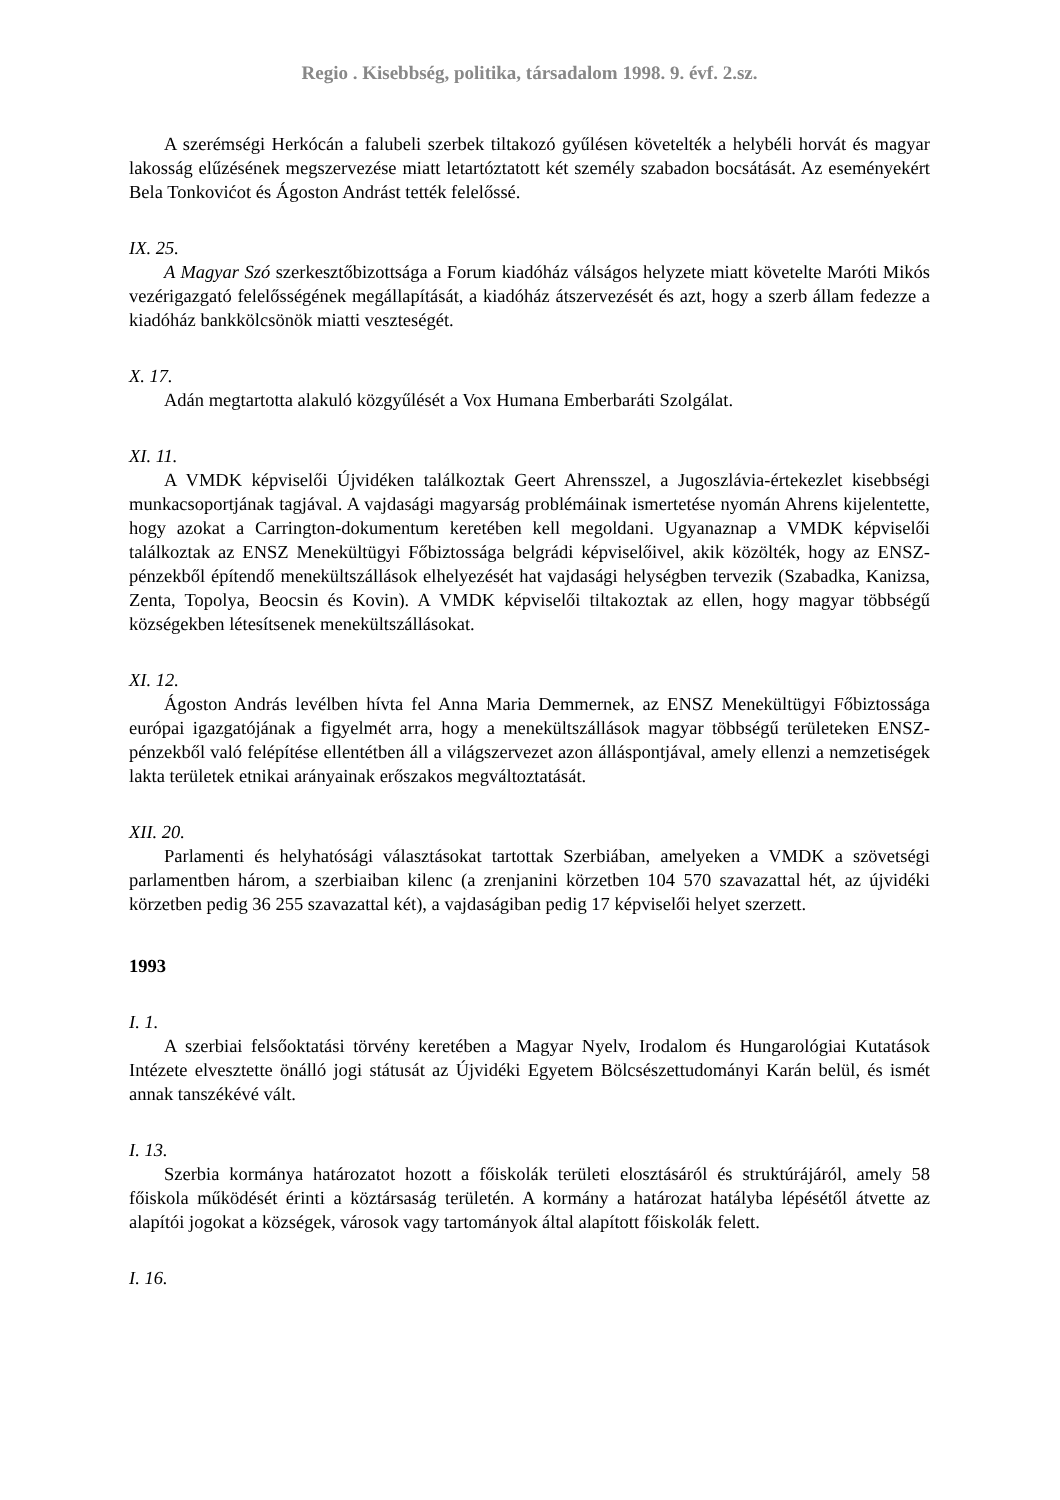Regio . Kisebbség, politika, társadalom 1998. 9. évf. 2.sz.
A szerémségi Herkócán a falubeli szerbek tiltakozó gyűlésen követelték a helybéli horvát és magyar lakosság elűzésének megszervezése miatt letartóztatott két személy szabadon bocsátását. Az eseményekért Bela Tonkovićot és Ágoston Andrást tették felelőssé.
IX. 25.
A Magyar Szó szerkesztőbizottsága a Forum kiadóház válságos helyzete miatt követelte Maróti Mikós vezérigazgató felelősségének megállapítását, a kiadóház átszervezését és azt, hogy a szerb állam fedezze a kiadóház bankkölcsönök miatti veszteségét.
X. 17.
Adán megtartotta alakuló közgyűlését a Vox Humana Emberbaráti Szolgálat.
XI. 11.
A VMDK képviselői Újvidéken találkoztak Geert Ahrensszel, a Jugoszlávia-értekezlet kisebbségi munkacsoportjának tagjával. A vajdasági magyarság problémáinak ismertetése nyomán Ahrens kijelentette, hogy azokat a Carrington-dokumentum keretében kell megoldani. Ugyanaznap a VMDK képviselői találkoztak az ENSZ Menekültügyi Főbiztossága belgrádi képviselőivel, akik közölték, hogy az ENSZ-pénzekből építendő menekültszállások elhelyezését hat vajdasági helységben tervezik (Szabadka, Kanizsa, Zenta, Topolya, Beocsin és Kovin). A VMDK képviselői tiltakoztak az ellen, hogy magyar többségű községekben létesítsenek menekültszállásokat.
XI. 12.
Ágoston András levélben hívta fel Anna Maria Demmernek, az ENSZ Menekültügyi Főbiztossága európai igazgatójának a figyelmét arra, hogy a menekültszállások magyar többségű területeken ENSZ-pénzekből való felépítése ellentétben áll a világszervezet azon álláspontjával, amely ellenzi a nemzetiségek lakta területek etnikai arányainak erőszakos megváltoztatását.
XII. 20.
Parlamenti és helyhatósági választásokat tartottak Szerbiában, amelyeken a VMDK a szövetségi parlamentben három, a szerbiaiban kilenc (a zrenjanini körzetben 104 570 szavazattal hét, az újvidéki körzetben pedig 36 255 szavazattal két), a vajdaságiban pedig 17 képviselői helyet szerzett.
1993
I. 1.
A szerbiai felsőoktatási törvény keretében a Magyar Nyelv, Irodalom és Hungarológiai Kutatások Intézete elvesztette önálló jogi státusát az Újvidéki Egyetem Bölcsészettudományi Karán belül, és ismét annak tanszékévé vált.
I. 13.
Szerbia kormánya határozatot hozott a főiskolák területi elosztásáról és struktúrájáról, amely 58 főiskola működését érinti a köztársaság területén. A kormány a határozat hatályba lépésétől átvette az alapítói jogokat a községek, városok vagy tartományok által alapított főiskolák felett.
I. 16.